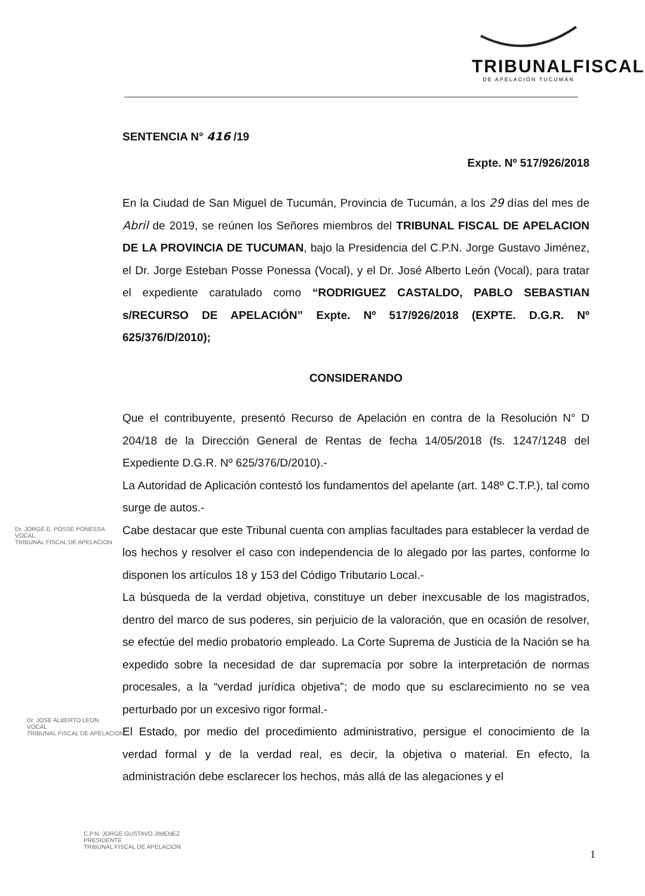TRIBUNALFISCAL
DE APELACIÓN TUCUMÁN
SENTENCIA N° 416 /19
Expte. Nº 517/926/2018
En la Ciudad de San Miguel de Tucumán, Provincia de Tucumán, a los 29 días del mes de Abril de 2019, se reúnen los Señores miembros del TRIBUNAL FISCAL DE APELACION DE LA PROVINCIA DE TUCUMAN, bajo la Presidencia del C.P.N. Jorge Gustavo Jiménez, el Dr. Jorge Esteban Posse Ponessa (Vocal), y el Dr. José Alberto León (Vocal), para tratar el expediente caratulado como “RODRIGUEZ CASTALDO, PABLO SEBASTIAN s/RECURSO DE APELACIÓN” Expte. Nº 517/926/2018 (EXPTE. D.G.R. Nº 625/376/D/2010);
CONSIDERANDO
Que el contribuyente, presentó Recurso de Apelación en contra de la Resolución N° D 204/18 de la Dirección General de Rentas de fecha 14/05/2018 (fs. 1247/1248 del Expediente D.G.R. Nº 625/376/D/2010).-
La Autoridad de Aplicación contestó los fundamentos del apelante (art. 148º C.T.P.), tal como surge de autos.-
Cabe destacar que este Tribunal cuenta con amplias facultades para establecer la verdad de los hechos y resolver el caso con independencia de lo alegado por las partes, conforme lo disponen los artículos 18 y 153 del Código Tributario Local.-
La búsqueda de la verdad objetiva, constituye un deber inexcusable de los magistrados, dentro del marco de sus poderes, sin perjuicio de la valoración, que en ocasión de resolver, se efectúe del medio probatorio empleado. La Corte Suprema de Justicia de la Nación se ha expedido sobre la necesidad de dar supremacía por sobre la interpretación de normas procesales, a la “verdad jurídica objetiva”; de modo que su esclarecimiento no se vea perturbado por un excesivo rigor formal.-
El Estado, por medio del procedimiento administrativo, persigue el conocimiento de la verdad formal y de la verdad real, es decir, la objetiva o material. En efecto, la administración debe esclarecer los hechos, más allá de las alegaciones y el
Dr. JORGE E. POSSE PONESSA
VOCAL
TRIBUNAL FISCAL DE APELACION
Dr. JOSE ALBERTO LEON
VOCAL
TRIBUNAL FISCAL DE APELACION
C.P.N. JORGE GUSTAVO JIMENEZ
PRESIDENTE
TRIBUNAL FISCAL DE APELACION
1